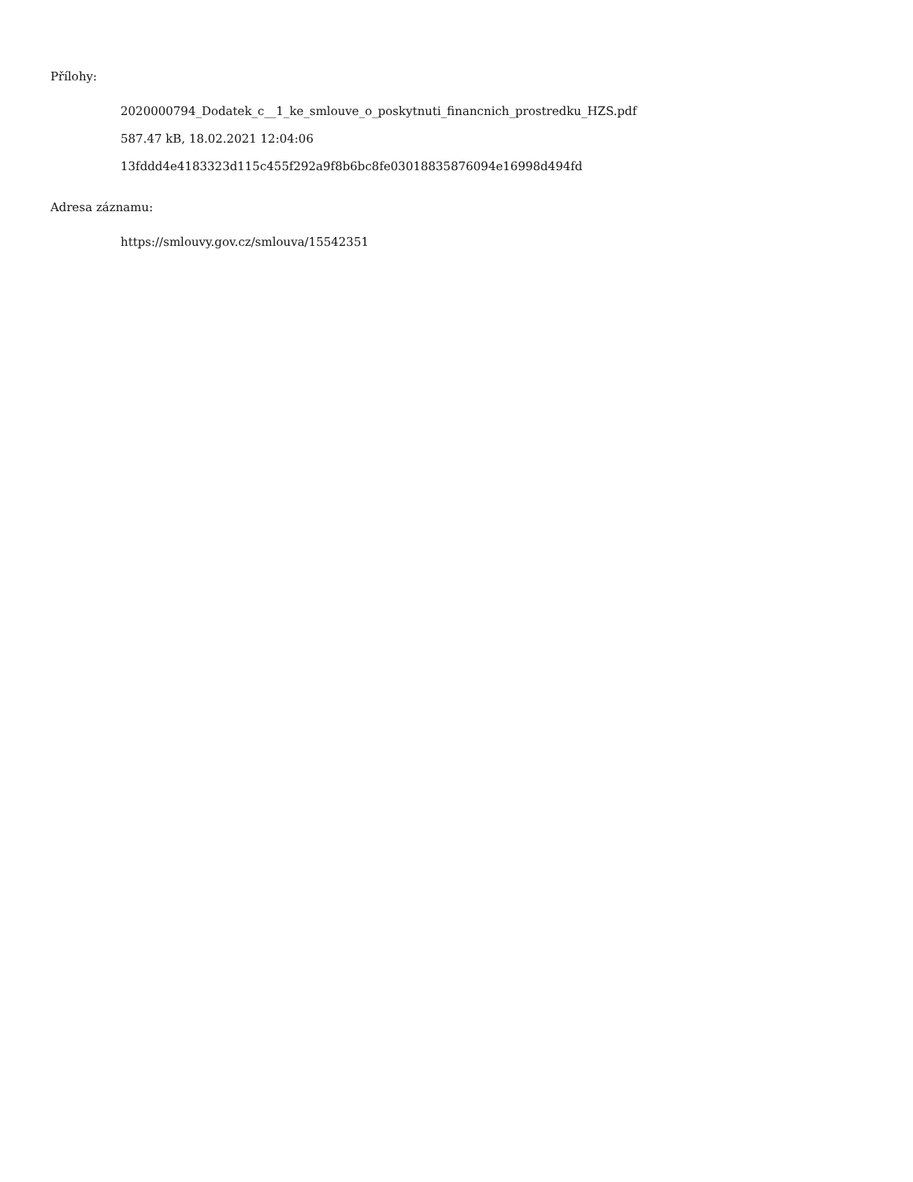Přílohy:
2020000794_Dodatek_c__1_ke_smlouve_o_poskytnuti_financnich_prostredku_HZS.pdf
587.47 kB, 18.02.2021 12:04:06
13fddd4e4183323d115c455f292a9f8b6bc8fe03018835876094e16998d494fd
Adresa záznamu:
https://smlouvy.gov.cz/smlouva/15542351